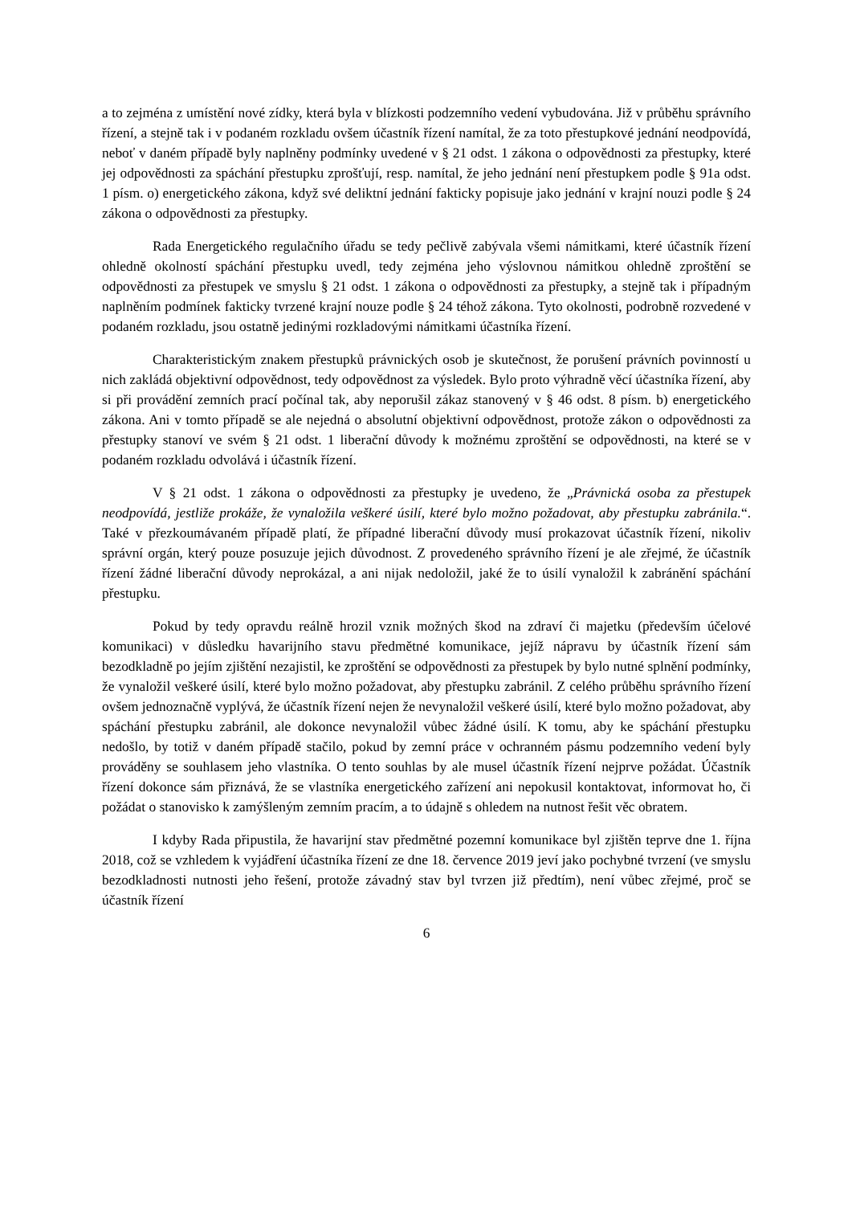a to zejména z umístění nové zídky, která byla v blízkosti podzemního vedení vybudována. Již v průběhu správního řízení, a stejně tak i v podaném rozkladu ovšem účastník řízení namítal, že za toto přestupkové jednání neodpovídá, neboť v daném případě byly naplněny podmínky uvedené v § 21 odst. 1 zákona o odpovědnosti za přestupky, které jej odpovědnosti za spáchání přestupku zprošťují, resp. namítal, že jeho jednání není přestupkem podle § 91a odst. 1 písm. o) energetického zákona, když své deliktní jednání fakticky popisuje jako jednání v krajní nouzi podle § 24 zákona o odpovědnosti za přestupky.
Rada Energetického regulačního úřadu se tedy pečlivě zabývala všemi námitkami, které účastník řízení ohledně okolností spáchání přestupku uvedl, tedy zejména jeho výslovnou námitkou ohledně zproštění se odpovědnosti za přestupek ve smyslu § 21 odst. 1 zákona o odpovědnosti za přestupky, a stejně tak i případným naplněním podmínek fakticky tvrzené krajní nouze podle § 24 téhož zákona. Tyto okolnosti, podrobně rozvedené v podaném rozkladu, jsou ostatně jedinými rozkladovými námitkami účastníka řízení.
Charakteristickým znakem přestupků právnických osob je skutečnost, že porušení právních povinností u nich zakládá objektivní odpovědnost, tedy odpovědnost za výsledek. Bylo proto výhradně věcí účastníka řízení, aby si při provádění zemních prací počínal tak, aby neporušil zákaz stanovený v § 46 odst. 8 písm. b) energetického zákona. Ani v tomto případě se ale nejedná o absolutní objektivní odpovědnost, protože zákon o odpovědnosti za přestupky stanoví ve svém § 21 odst. 1 liberační důvody k možnému zproštění se odpovědnosti, na které se v podaném rozkladu odvolává i účastník řízení.
V § 21 odst. 1 zákona o odpovědnosti za přestupky je uvedeno, že „Právnická osoba za přestupek neodpovídá, jestliže prokáže, že vynaložila veškeré úsilí, které bylo možno požadovat, aby přestupku zabránila.“. Také v přezkoumávaném případě platí, že případné liberační důvody musí prokazovat účastník řízení, nikoliv správní orgán, který pouze posuzuje jejich důvodnost. Z provedeného správního řízení je ale zřejmé, že účastník řízení žádné liberační důvody neprokázal, a ani nijak nedoložil, jaké že to úsilí vynaložil k zabránění spáchání přestupku.
Pokud by tedy opravdu reálně hrozil vznik možných škod na zdraví či majetku (především účelové komunikaci) v důsledku havarijního stavu předmětné komunikace, jejíž nápravu by účastník řízení sám bezodkladně po jejím zjištění nezajistil, ke zproštění se odpovědnosti za přestupek by bylo nutné splnění podmínky, že vynaložil veškeré úsilí, které bylo možno požadovat, aby přestupku zabránil. Z celého průběhu správního řízení ovšem jednoznačně vyplývá, že účastník řízení nejen že nevynaložil veškeré úsilí, které bylo možno požadovat, aby spáchání přestupku zabránil, ale dokonce nevynaložil vůbec žádné úsilí. K tomu, aby ke spáchání přestupku nedošlo, by totiž v daném případě stačilo, pokud by zemní práce v ochranném pásmu podzemního vedení byly prováděny se souhlasem jeho vlastníka. O tento souhlas by ale musel účastník řízení nejprve požádat. Účastník řízení dokonce sám přiznává, že se vlastníka energetického zařízení ani nepokusil kontaktovat, informovat ho, či požádat o stanovisko k zamýšleným zemním pracím, a to údajně s ohledem na nutnost řešit věc obratem.
I kdyby Rada připustila, že havarijní stav předmětné pozemní komunikace byl zjištěn teprve dne 1. října 2018, což se vzhledem k vyjádření účastníka řízení ze dne 18. července 2019 jeví jako pochybné tvrzení (ve smyslu bezodkladnosti nutnosti jeho řešení, protože závadný stav byl tvrzen již předtím), není vůbec zřejmé, proč se účastník řízení
6